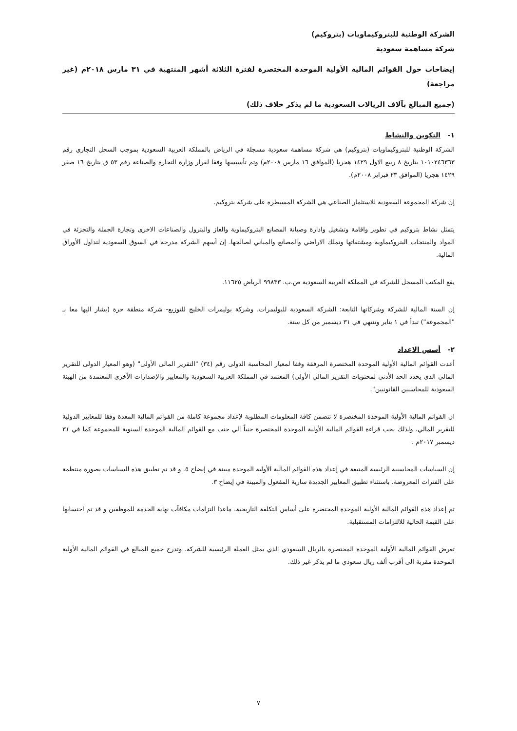الشركة الوطنية للبتروكيماويات (بتروكيم)
شركة مساهمة سعودية
إيضاحات حول القوائم المالية الأولية الموحدة المختصرة لفترة الثلاثة أشهر المنتهية في ٣١ مارس ٢٠١٨م (غير مراجعة)
(جميع المبالغ بآلاف الريالات السعودية ما لم يذكر خلاف ذلك)
١- التكوين والنشاط
الشركة الوطنية للبتروكيماويات (بتروكيم) هي شركة مساهمة سعودية مسجلة في الرياض بالمملكة العربية السعودية بموجب السجل التجاري رقم ١٠١٠٢٤٦٣٦٣ بتاريخ ٨ ربيع الاول ١٤٢٩ هجريا (الموافق ١٦ مارس ٢٠٠٨م) وتم تأسيسها وفقا لقرار وزارة التجارة والصناعة رقم ٥٣ ق بتاريخ ١٦ صفر ١٤٢٩ هجريا (الموافق ٢٣ فبراير ٢٠٠٨م).
إن شركة المجموعة السعودية للاستثمار الصناعي هي الشركة المسيطرة على شركة بتروكيم.
يتمثل نشاط بتروكيم في تطوير واقامة وتشغيل وادارة وصيانة المصانع البتروكيماوية والغاز والبترول والصناعات الاخرى وتجارة الجملة والتجزئة في المواد والمنتجات البتروكيماوية ومشتقاتها وتملك الاراضي والمصانع والمباني لصالحها. إن أسهم الشركة مدرجة في السوق السعودية لتداول الأوراق المالية.
يقع المكتب المسجل للشركة في المملكة العربية السعودية ص.ب. ٩٩٨٣٣ الرياض ١١٦٢٥.
إن السنة المالية للشركة وشركاتها التابعة: الشركة السعودية للبوليمرات، وشركة بوليمرات الخليج للتوزيع- شركة منطقة حرة (يشار اليها معا بـ "المجموعة") تبدأ في ١ يناير وتنتهي في ٣١ ديسمبر من كل سنة.
٢- أسس الاعداد
أعدت القوائم المالية الأولية الموحدة المختصرة المرفقة وفقا لمعيار المحاسبة الدولى رقم (٣٤) "التقرير المالى الأولى" (وهو المعيار الدولى للتقرير المالى الذى يحدد الحد الأدنى لمحتويات التقرير المالي الأولى) المعتمد في المملكة العربية السعودية والمعايير والإصدارات الأخرى المعتمدة من الهيئة السعودية للمحاسبين القانونيين".
ان القوائم المالية الأولية الموحدة المختصرة لا تتضمن كافة المعلومات المطلوبة لإعداد مجموعة كاملة من القوائم المالية المعدة وفقا للمعايير الدولية للتقرير المالي، ولذلك يجب قراءة القوائم المالية الأولية الموحدة المختصرة جنباً الي جنب مع القوائم المالية الموحدة السنوية للمجموعة كما في ٣١ ديسمبر ٢٠١٧م .
إن السياسات المحاسبية الرئيسة المتبعة في إعداد هذه القوائم المالية الأولية الموحدة مبينة في إيضاح ٥. و قد تم تطبيق هذه السياسات بصورة منتظمة على الفترات المعروضة، باستثناء تطبيق المعايير الجديدة سارية المفعول والمبينة في إيضاح ٣.
تم إعداد هذه القوائم المالية الأولية الموحدة المختصرة على أساس التكلفة التاريخية، ماعدا التزامات مكافآت نهاية الخدمة للموظفين و قد تم احتسابها على القيمة الحالية للالتزامات المستقبلية.
تعرض القوائم المالية الأولية الموحدة المختصرة بالريال السعودي الذي يمثل العملة الرئيسية للشركة. وتدرج جميع المبالغ في القوائم المالية الأولية الموحدة مقربة الى أقرب ألف ريال سعودي ما لم يذكر غير ذلك.
٧